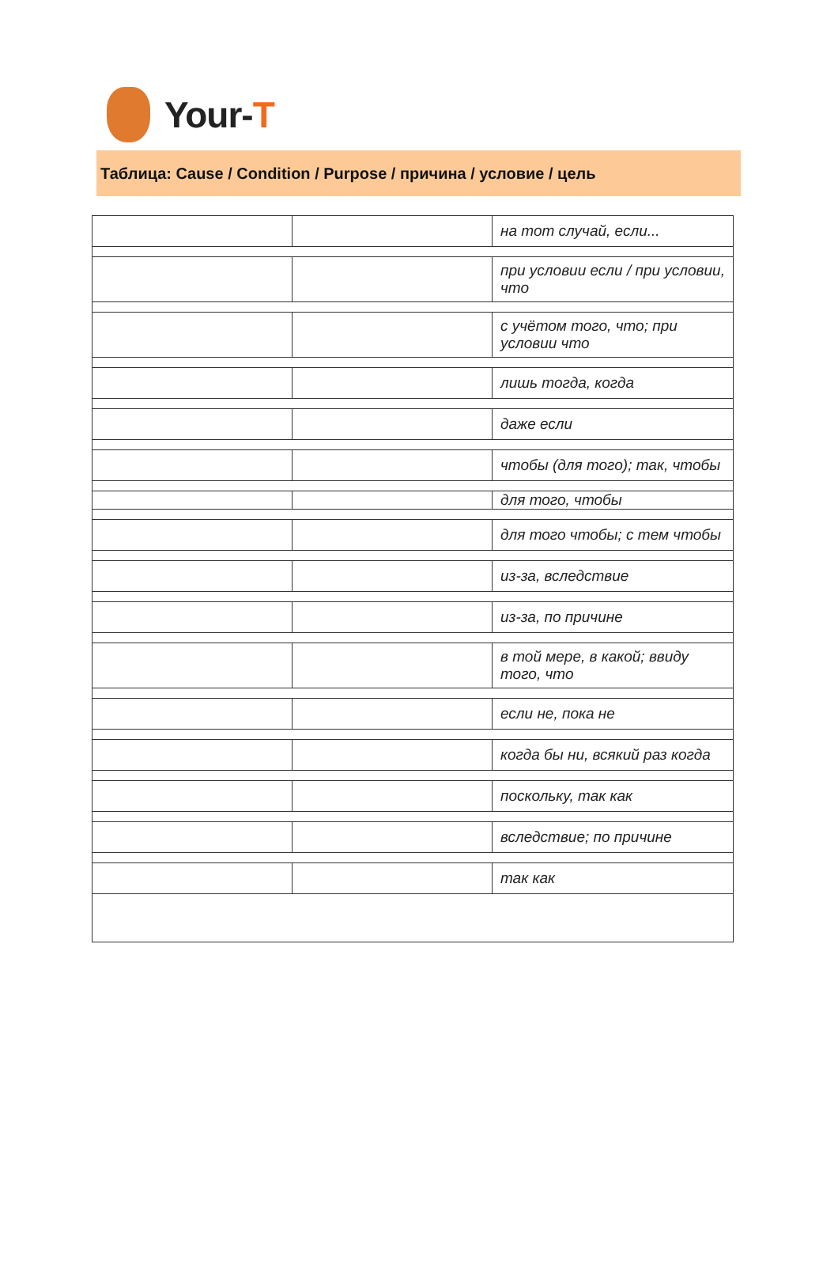Your-T
Таблица: Cause / Condition / Purpose / причина / условие / цель
| | | на тот случай, если... |
| | | при условии если / при условии, что |
| | | с учётом того, что; при условии что |
| | | лишь тогда, когда |
| | | даже если |
| | | чтобы (для того); так, чтобы |
| | | для того, чтобы |
| | | для того чтобы; с тем чтобы |
| | | из-за, вследствие |
| | | из-за, по причине |
| | | в той мере, в какой; ввиду того, что |
| | | если не, пока не |
| | | когда бы ни, всякий раз когда |
| | | поскольку, так как |
| | | вследствие; по причине |
| | | так как |